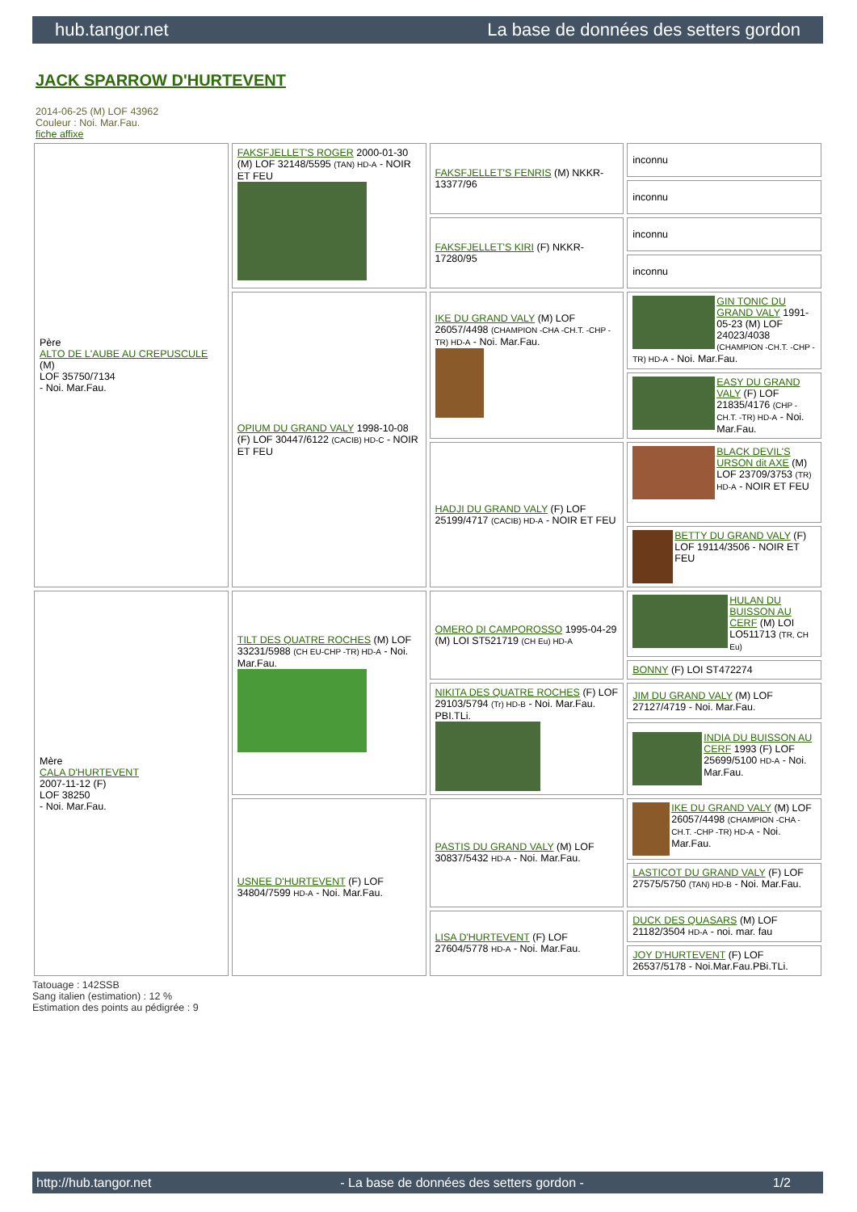hub.tangor.net La base de données des setters gordon
JACK SPARROW D'HURTEVENT
2014-06-25 (M) LOF 43962
Couleur : Noi. Mar.Fau.
fiche affixe
| Père ALTO DE L'AUBE AU CREPUSCULE (M) LOF 35750/7134 - Noi. Mar.Fau. | FAKSFJELLET'S ROGER 2000-01-30 (M) LOF 32148/5595 (TAN) HD-A - NOIR ET FEU | FAKSFJELLET'S FENRIS (M) NKKR-13377/96 | inconnu |
| | | | inconnu |
| | | FAKSFJELLET'S KIRI (F) NKKR-17280/95 | inconnu |
| | | | inconnu |
| | OPIUM DU GRAND VALY 1998-10-08 (F) LOF 30447/6122 (CACIB) HD-C - NOIR ET FEU | IKE DU GRAND VALY (M) LOF 26057/4498 (CHAMPION -CHA -CH.T. -CHP -TR) HD-A - Noi. Mar.Fau. | GIN TONIC DU GRAND VALY 1991-05-23 (M) LOF 24023/4038 (CHAMPION -CH.T. -CHP -TR) HD-A - Noi. Mar.Fau. |
| | | | EASY DU GRAND VALY (F) LOF 21835/4176 (CHP -CH.T. -TR) HD-A - Noi. Mar.Fau. |
| | | HADJI DU GRAND VALY (F) LOF 25199/4717 (CACIB) HD-A - NOIR ET FEU | BLACK DEVIL'S URSON dit AXE (M) LOF 23709/3753 (TR) HD-A - NOIR ET FEU |
| | | | BETTY DU GRAND VALY (F) LOF 19114/3506 - NOIR ET FEU |
| Mère CALA D'HURTEVENT 2007-11-12 (F) LOF 38250 - Noi. Mar.Fau. | TILT DES QUATRE ROCHES (M) LOF 33231/5988 (CH EU-CHP -TR) HD-A - Noi. Mar.Fau. | OMERO DI CAMPOROSSO 1995-04-29 (M) LOI ST521719 (CH Eu) HD-A | HULAN DU BUISSON AU CERF (M) LOI LO511713 (TR, CH Eu) |
| | | | BONNY (F) LOI ST472274 |
| | | NIKITA DES QUATRE ROCHES (F) LOF 29103/5794 (Tr) HD-B - Noi. Mar.Fau. PBI.TLi. | JIM DU GRAND VALY (M) LOF 27127/4719 - Noi. Mar.Fau. |
| | | | INDIA DU BUISSON AU CERF 1993 (F) LOF 25699/5100 HD-A - Noi. Mar.Fau. |
| | USNEE D'HURTEVENT (F) LOF 34804/7599 HD-A - Noi. Mar.Fau. | PASTIS DU GRAND VALY (M) LOF 30837/5432 HD-A - Noi. Mar.Fau. | IKE DU GRAND VALY (M) LOF 26057/4498 (CHAMPION -CHA -CH.T. -CHP -TR) HD-A - Noi. Mar.Fau. |
| | | | LASTICOT DU GRAND VALY (F) LOF 27575/5750 (TAN) HD-B - Noi. Mar.Fau. |
| | | LISA D'HURTEVENT (F) LOF 27604/5778 HD-A - Noi. Mar.Fau. | DUCK DES QUASARS (M) LOF 21182/3504 HD-A - noi. mar. fau |
| | | | JOY D'HURTEVENT (F) LOF 26537/5178 - Noi.Mar.Fau.PBi.TLi. |
Tatouage : 142SSB
Sang italien (estimation) : 12 %
Estimation des points au pédigrée : 9
http://hub.tangor.net - La base de données des setters gordon - 1/2